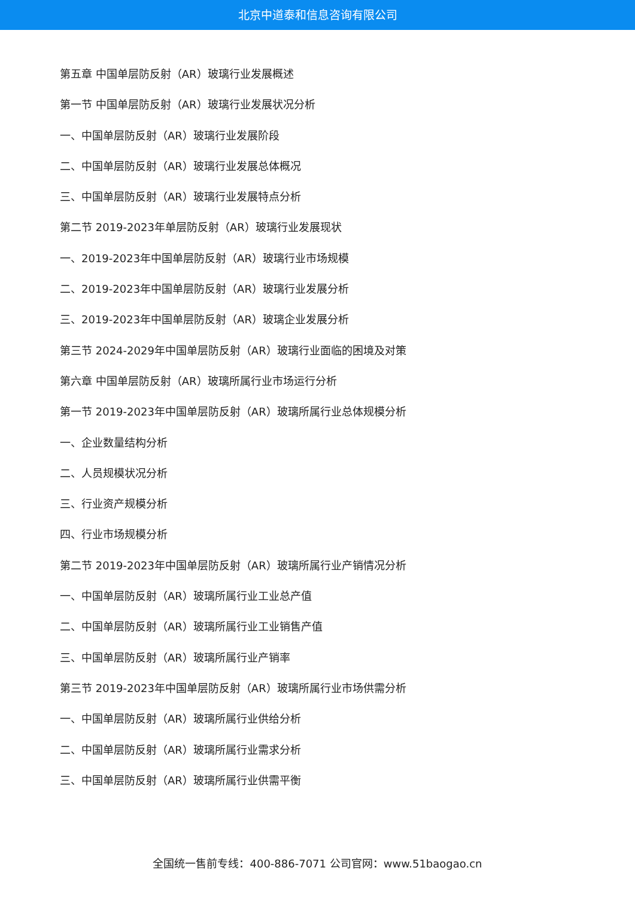北京中道泰和信息咨询有限公司
第五章 中国单层防反射（AR）玻璃行业发展概述
第一节 中国单层防反射（AR）玻璃行业发展状况分析
一、中国单层防反射（AR）玻璃行业发展阶段
二、中国单层防反射（AR）玻璃行业发展总体概况
三、中国单层防反射（AR）玻璃行业发展特点分析
第二节 2019-2023年单层防反射（AR）玻璃行业发展现状
一、2019-2023年中国单层防反射（AR）玻璃行业市场规模
二、2019-2023年中国单层防反射（AR）玻璃行业发展分析
三、2019-2023年中国单层防反射（AR）玻璃企业发展分析
第三节 2024-2029年中国单层防反射（AR）玻璃行业面临的困境及对策
第六章 中国单层防反射（AR）玻璃所属行业市场运行分析
第一节 2019-2023年中国单层防反射（AR）玻璃所属行业总体规模分析
一、企业数量结构分析
二、人员规模状况分析
三、行业资产规模分析
四、行业市场规模分析
第二节 2019-2023年中国单层防反射（AR）玻璃所属行业产销情况分析
一、中国单层防反射（AR）玻璃所属行业工业总产值
二、中国单层防反射（AR）玻璃所属行业工业销售产值
三、中国单层防反射（AR）玻璃所属行业产销率
第三节 2019-2023年中国单层防反射（AR）玻璃所属行业市场供需分析
一、中国单层防反射（AR）玻璃所属行业供给分析
二、中国单层防反射（AR）玻璃所属行业需求分析
三、中国单层防反射（AR）玻璃所属行业供需平衡
全国统一售前专线：400-886-7071 公司官网：www.51baogao.cn